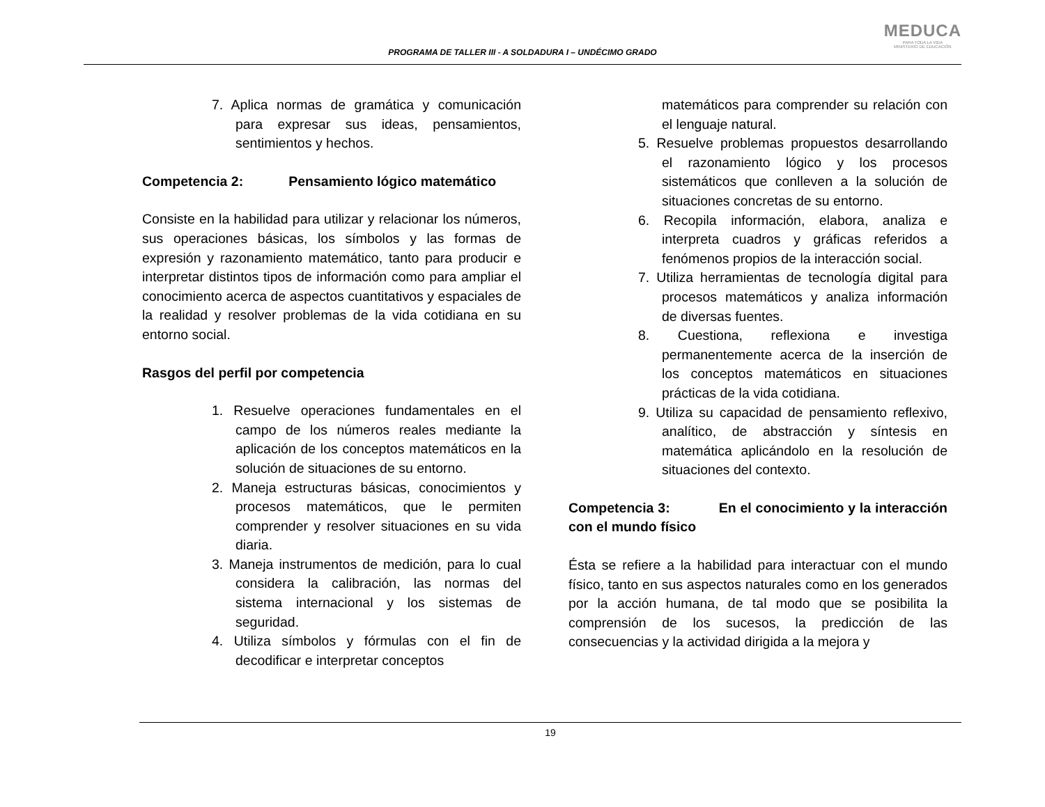PROGRAMA DE TALLER III - A SOLDADURA I – UNDÉCIMO GRADO
MEDUCA
PARA TODA LA VIDA
MINISTERIO DE EDUCACIÓN
7. Aplica normas de gramática y comunicación para expresar sus ideas, pensamientos, sentimientos y hechos.
Competencia 2: Pensamiento lógico matemático
Consiste en la habilidad para utilizar y relacionar los números, sus operaciones básicas, los símbolos y las formas de expresión y razonamiento matemático, tanto para producir e interpretar distintos tipos de información como para ampliar el conocimiento acerca de aspectos cuantitativos y espaciales de la realidad y resolver problemas de la vida cotidiana en su entorno social.
Rasgos del perfil por competencia
1. Resuelve operaciones fundamentales en el campo de los números reales mediante la aplicación de los conceptos matemáticos en la solución de situaciones de su entorno.
2. Maneja estructuras básicas, conocimientos y procesos matemáticos, que le permiten comprender y resolver situaciones en su vida diaria.
3. Maneja instrumentos de medición, para lo cual considera la calibración, las normas del sistema internacional y los sistemas de seguridad.
4. Utiliza símbolos y fórmulas con el fin de decodificar e interpretar conceptos
matemáticos para comprender su relación con el lenguaje natural.
5. Resuelve problemas propuestos desarrollando el razonamiento lógico y los procesos sistemáticos que conlleven a la solución de situaciones concretas de su entorno.
6. Recopila información, elabora, analiza e interpreta cuadros y gráficas referidos a fenómenos propios de la interacción social.
7. Utiliza herramientas de tecnología digital para procesos matemáticos y analiza información de diversas fuentes.
8. Cuestiona, reflexiona e investiga permanentemente acerca de la inserción de los conceptos matemáticos en situaciones prácticas de la vida cotidiana.
9. Utiliza su capacidad de pensamiento reflexivo, analítico, de abstracción y síntesis en matemática aplicándolo en la resolución de situaciones del contexto.
Competencia 3: En el conocimiento y la interacción con el mundo físico
Ésta se refiere a la habilidad para interactuar con el mundo físico, tanto en sus aspectos naturales como en los generados por la acción humana, de tal modo que se posibilita la comprensión de los sucesos, la predicción de las consecuencias y la actividad dirigida a la mejora y
19